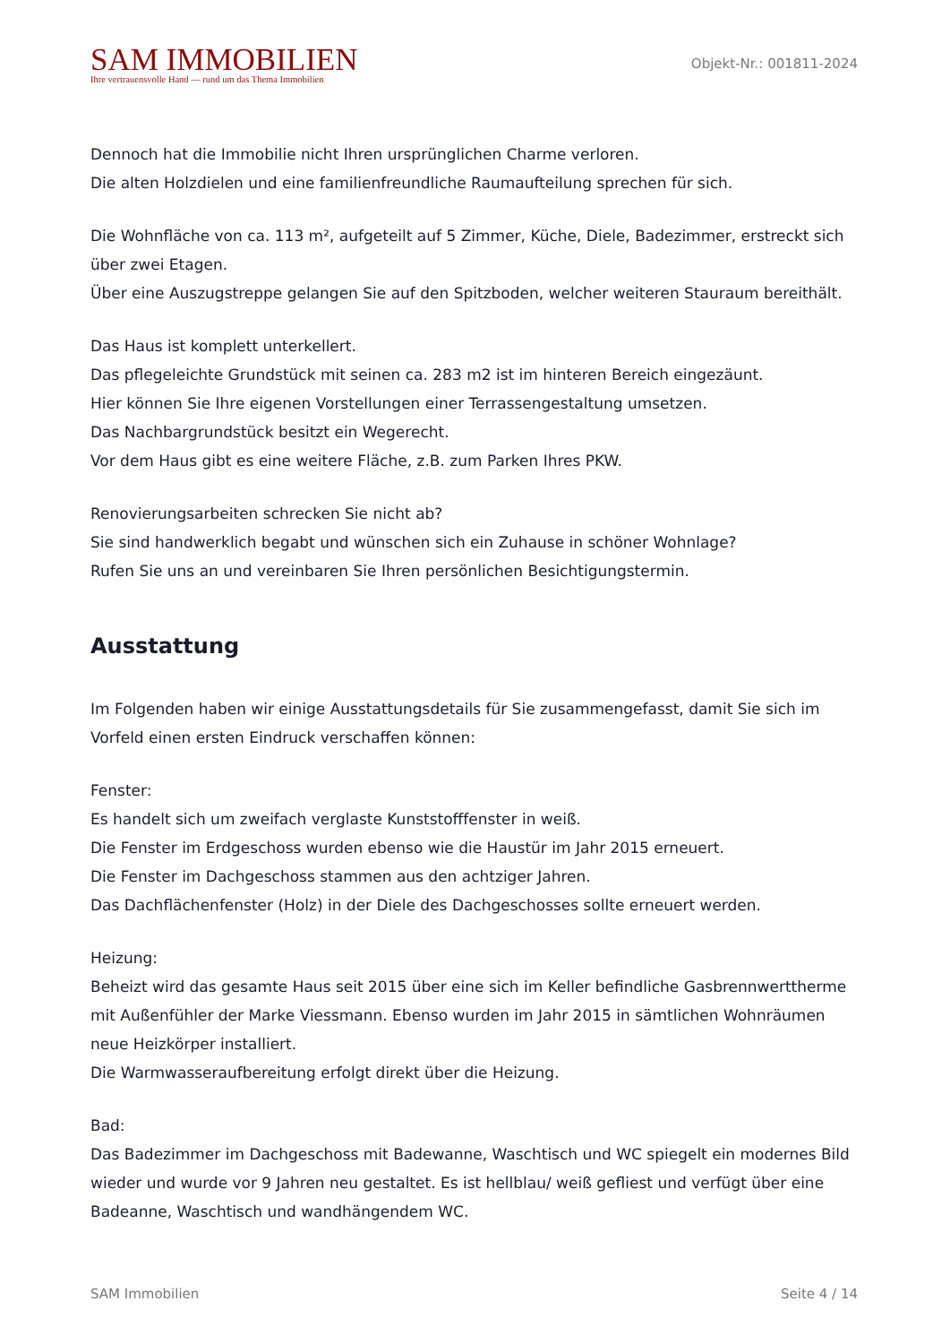SAM IMMOBILIEN
Ihre vertrauensvolle Hand — rund um das Thema Immobilien
Objekt-Nr.: 001811-2024
Dennoch hat die Immobilie nicht Ihren ursprünglichen Charme verloren.
Die alten Holzdielen und eine familienfreundliche Raumaufteilung sprechen für sich.
Die Wohnfläche von ca. 113 m², aufgeteilt auf 5 Zimmer, Küche, Diele, Badezimmer, erstreckt sich über zwei Etagen.
Über eine Auszugstreppe gelangen Sie auf den Spitzboden, welcher weiteren Stauraum bereithält.
Das Haus ist komplett unterkellert.
Das pflegeleichte Grundstück mit seinen ca. 283 m2 ist im hinteren Bereich eingezäunt.
Hier können Sie Ihre eigenen Vorstellungen einer Terrassengestaltung umsetzen.
Das Nachbargrundstück besitzt ein Wegerecht.
Vor dem Haus gibt es eine weitere Fläche, z.B. zum Parken Ihres PKW.
Renovierungsarbeiten schrecken Sie nicht ab?
Sie sind handwerklich begabt und wünschen sich ein Zuhause in schöner Wohnlage?
Rufen Sie uns an und vereinbaren Sie Ihren persönlichen Besichtigungstermin.
Ausstattung
Im Folgenden haben wir einige Ausstattungsdetails für Sie zusammengefasst, damit Sie sich im Vorfeld einen ersten Eindruck verschaffen können:
Fenster:
Es handelt sich um zweifach verglaste Kunststofffenster in weiß.
Die Fenster im Erdgeschoss wurden ebenso wie die Haustür im Jahr 2015 erneuert.
Die Fenster im Dachgeschoss stammen aus den achtziger Jahren.
Das Dachflächenfenster (Holz) in der Diele des Dachgeschosses sollte erneuert werden.
Heizung:
Beheizt wird das gesamte Haus seit 2015 über eine sich im Keller befindliche Gasbrennwerttherme mit Außenfühler der Marke Viessmann. Ebenso wurden im Jahr 2015 in sämtlichen Wohnräumen neue Heizkörper installiert.
Die Warmwasseraufbereitung erfolgt direkt über die Heizung.
Bad:
Das Badezimmer im Dachgeschoss mit Badewanne, Waschtisch und WC spiegelt ein modernes Bild wieder und wurde vor 9 Jahren neu gestaltet. Es ist hellblau/ weiß gefliest und verfügt über eine Badeanne, Waschtisch und wandhängendem WC.
SAM Immobilien Seite 4 / 14